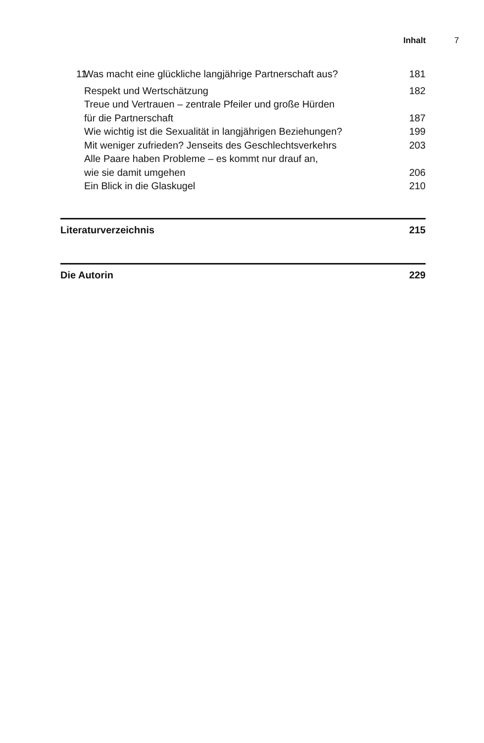Inhalt 7
11 Was macht eine glückliche langjährige Partnerschaft aus? 181
Respekt und Wertschätzung 182
Treue und Vertrauen – zentrale Pfeiler und große Hürden
für die Partnerschaft 187
Wie wichtig ist die Sexualität in langjährigen Beziehungen? 199
Mit weniger zufrieden? Jenseits des Geschlechtsverkehrs 203
Alle Paare haben Probleme – es kommt nur drauf an,
wie sie damit umgehen 206
Ein Blick in die Glaskugel 210
Literaturverzeichnis 215
Die Autorin 229